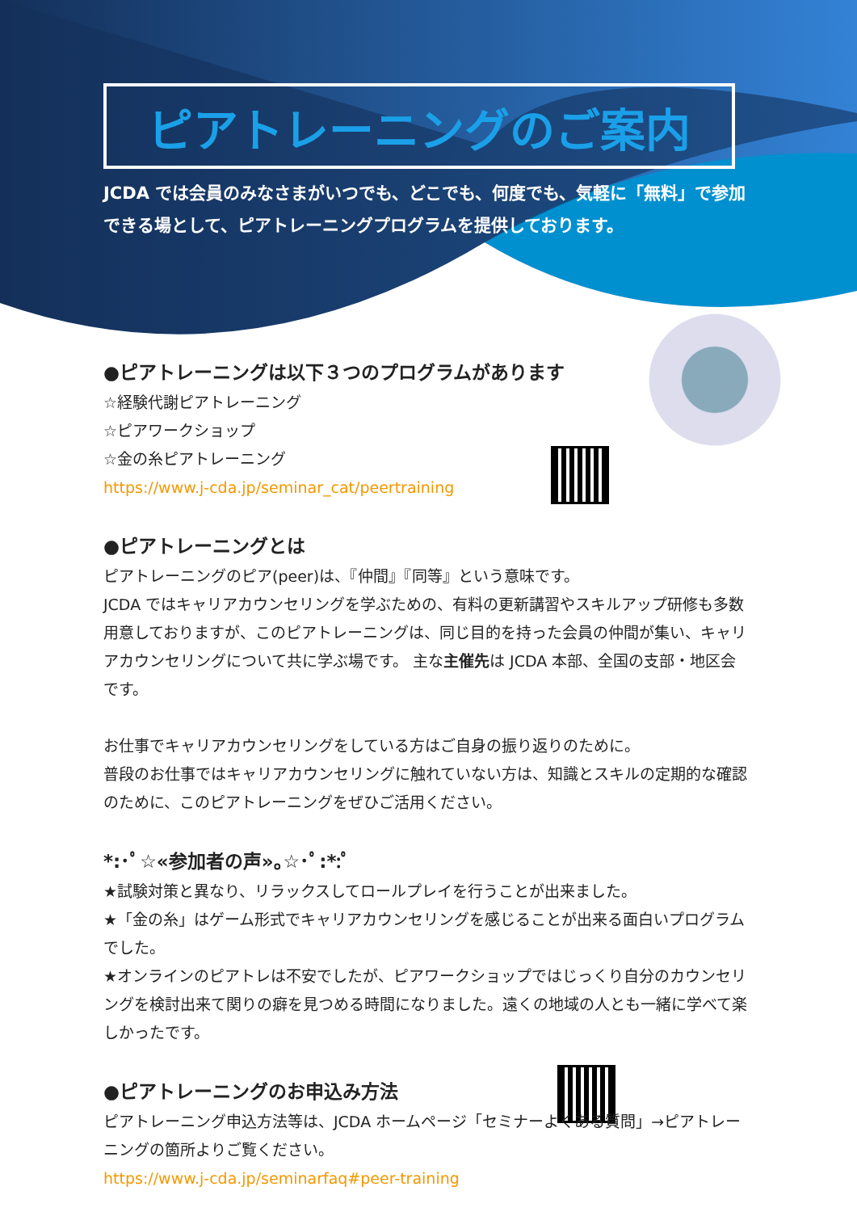ピアトレーニングのご案内
JCDA では会員のみなさまがいつでも、どこでも、何度でも、気軽に「無料」で参加できる場として、ピアトレーニングプログラムを提供しております。
●ピアトレーニングは以下３つのプログラムがあります
☆経験代謝ピアトレーニング
☆ピアワークショップ
☆金の糸ピアトレーニング
https://www.j-cda.jp/seminar_cat/peertraining
●ピアトレーニングとは
ピアトレーニングのピア(peer)は、『仲間』『同等』という意味です。
JCDA ではキャリアカウンセリングを学ぶための、有料の更新講習やスキルアップ研修も多数用意しておりますが、このピアトレーニングは、同じ目的を持った会員の仲間が集い、キャリアカウンセリングについて共に学ぶ場です。 主な主催先は JCDA 本部、全国の支部・地区会です。
お仕事でキャリアカウンセリングをしている方はご自身の振り返りのために。
普段のお仕事ではキャリアカウンセリングに触れていない方は、知識とスキルの定期的な確認のために、このピアトレーニングをぜひご活用ください。
*:･ﾟ☆«参加者の声»｡☆･ﾟ:*:ﾟ
★試験対策と異なり、リラックスしてロールプレイを行うことが出来ました。
★「金の糸」はゲーム形式でキャリアカウンセリングを感じることが出来る面白いプログラムでした。
★オンラインのピアトレは不安でしたが、ピアワークショップではじっくり自分のカウンセリングを検討出来て関りの癖を見つめる時間になりました。遠くの地域の人とも一緒に学べて楽しかったです。
●ピアトレーニングのお申込み方法
ピアトレーニング申込方法等は、JCDA ホームページ「セミナーよくある質問」→ピアトレーニングの箇所よりご覧ください。
https://www.j-cda.jp/seminarfaq#peer-training